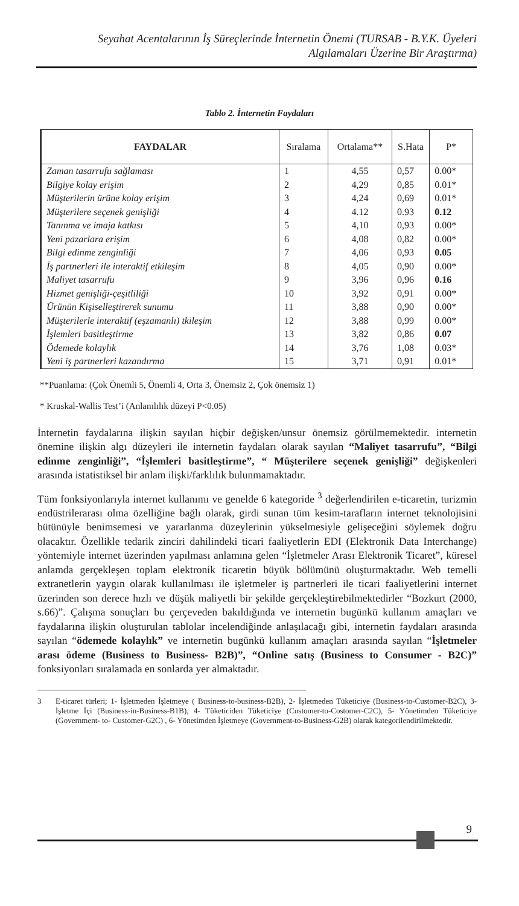Seyahat Acentalarının İş Süreçlerinde İnternetin Önemi (TURSAB - B.Y.K. Üyeleri
Algılamaları Üzerine Bir Araştırma)
Tablo 2. İnternetin Faydaları
| FAYDALAR | Sıralama | Ortalama** | S.Hata | P* |
| --- | --- | --- | --- | --- |
| Zaman tasarrufu sağlaması | 1 | 4,55 | 0,57 | 0.00* |
| Bilgiye kolay erişim | 2 | 4,29 | 0,85 | 0.01* |
| Müşterilerin ürüne kolay erişim | 3 | 4,24 | 0,69 | 0.01* |
| Müşterilere seçenek genişliği | 4 | 4.12 | 0.93 | 0.12 |
| Tanınma ve imaja katkısı | 5 | 4,10 | 0,93 | 0.00* |
| Yeni pazarlara erişim | 6 | 4,08 | 0,82 | 0.00* |
| Bilgi edinme zenginliği | 7 | 4,06 | 0,93 | 0.05 |
| İş partnerleri ile interaktif etkileşim | 8 | 4,05 | 0,90 | 0.00* |
| Maliyet tasarrufu | 9 | 3,96 | 0,96 | 0.16 |
| Hizmet genişliği-çeşitliliği | 10 | 3,92 | 0,91 | 0.00* |
| Ürünün Kişiselleştirerek sunumu | 11 | 3,88 | 0,90 | 0.00* |
| Müşterilerle interaktif (eşzamanlı) tkileşim | 12 | 3,88 | 0,99 | 0.00* |
| İşlemleri basitleştirme | 13 | 3,82 | 0,86 | 0.07 |
| Ödemede kolaylık | 14 | 3,76 | 1,08 | 0.03* |
| Yeni iş partnerleri kazandırma | 15 | 3,71 | 0,91 | 0.01* |
**Puanlama: (Çok Önemli 5, Önemli 4, Orta 3, Önemsiz 2, Çok önemsiz 1)
* Kruskal-Wallis Test’i (Anlamlılık düzeyi P<0.05)
İnternetin faydalarına ilişkin sayılan hiçbir değişken/unsur önemsiz görülmemektedir. internetin önemine ilişkin algı düzeyleri ile internetin faydaları olarak sayılan “Maliyet tasarrufu”, “Bilgi edinme zenginliği”, “İşlemleri basitleştirme”, “ Müşterilere seçenek genişliği” değişkenleri arasında istatistiksel bir anlam ilişki/farklılık bulunmamaktadır.
Tüm fonksiyonlarıyla internet kullanımı ve genelde 6 kategoride <sup>3</sup> değerlendirilen e-ticaretin, turizmin endüstrilerarası olma özelliğine bağlı olarak, girdi sunan tüm kesim-tarafların internet teknolojisini bütünüyle benimsemesi ve yararlanma düzeylerinin yükselmesiyle gelişeceğini söylemek doğru olacaktır. Özellikle tedarik zinciri dahilindeki ticari faaliyetlerin EDI (Elektronik Data Interchange) yöntemiyle internet üzerinden yapılması anlamına gelen “İşletmeler Arası Elektronik Ticaret”, küresel anlamda gerçekleşen toplam elektronik ticaretin büyük bölümünü oluşturmaktadır. Web temelli extranetlerin yaygın olarak kullanılması ile işletmeler iş partnerleri ile ticari faaliyetlerini internet üzerinden son derece hızlı ve düşük maliyetli bir şekilde gerçekleştirebilmektedirler “Bozkurt (2000, s.66)”. Çalışma sonuçları bu çerçeveden bakıldığında ve internetin bugünkü kullanım amaçları ve faydalarına ilişkin oluşturulan tablolar incelendiğinde anlaşılacağı gibi, internetin faydaları arasında sayılan “ödemede kolaylık” ve internetin bugünkü kullanım amaçları arasında sayılan “İşletmeler arası ödeme (Business to Business- B2B)”, “Online satış (Business to Consumer - B2C)” fonksiyonları sıralamada en sonlarda yer almaktadır.
3 E-ticaret türleri; 1- İşletmeden İşletmeye ( Business-to-business-B2B), 2- İşletmeden Tüketiciye (Business-to-Customer-B2C), 3- İşletme İçi (Business-in-Business-B1B), 4- Tüketiciden Tüketiciye (Customer-to-Costomer-C2C), 5- Yönetimden Tüketiciye (Government- to- Customer-G2C) , 6- Yönetimden İşletmeye (Government-to-Business-G2B) olarak kategorilendirilmektedir.
9